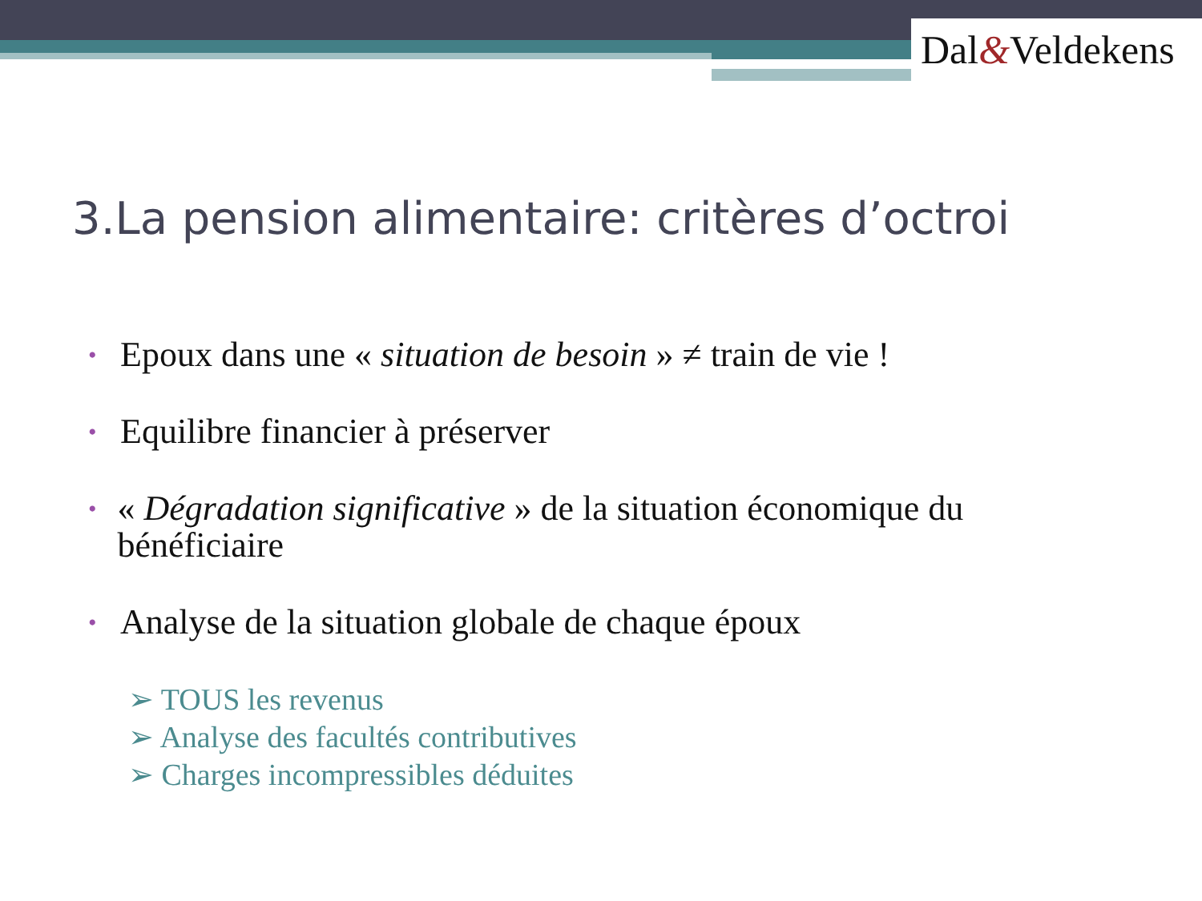Dal&Veldekens
3.La pension alimentaire: critères d’octroi
• Epoux dans une « situation de besoin » ≠ train de vie !
• Equilibre financier à préserver
• « Dégradation significative » de la situation économique du bénéficiaire
• Analyse de la situation globale de chaque époux
➢ TOUS les revenus
➢ Analyse des facultés contributives
➢ Charges incompressibles déduites